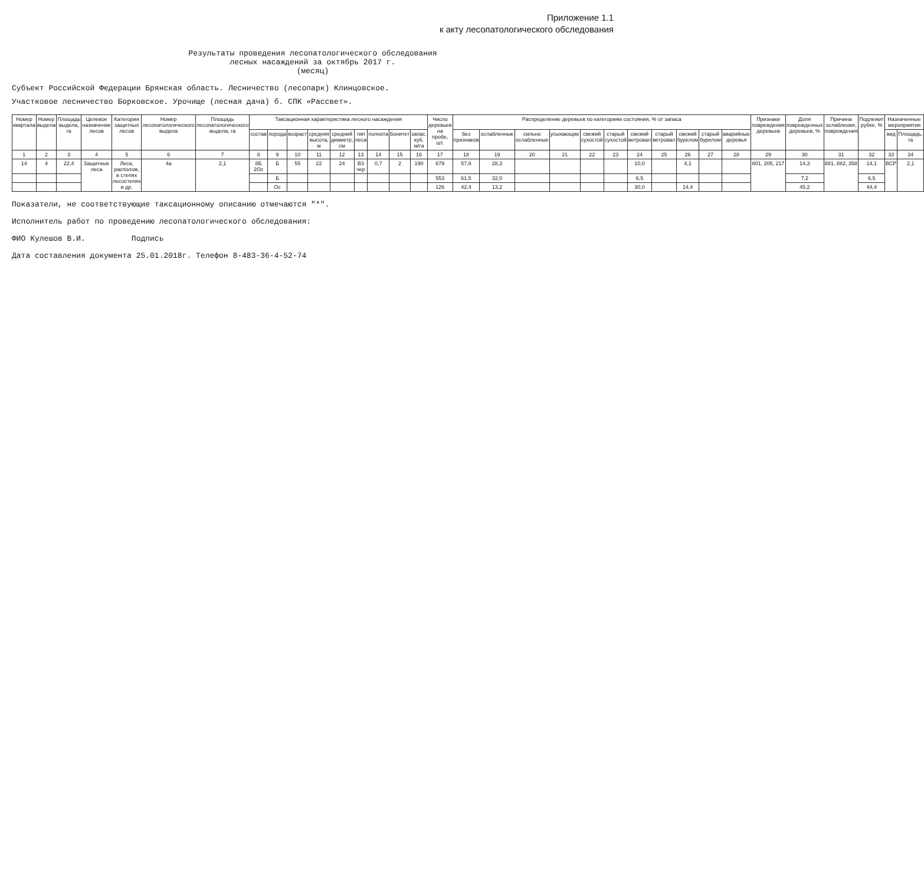Приложение 1.1
к акту лесопатологического обследования
Результаты проведения лесопатологического обследования
лесных насаждений за октябрь 2017 г.
(месяц)
Субъект Российской Федерации Брянская область. Лесничество (лесопарк) Клинцовское.
Участковое лесничество Борковское. Урочище (лесная дача) б. СПК «Рассвет».
| Номер квартала | Номер выдела | Площадь выдела, га | Целевое назначение лесов | Категория защитных лесов | Номер лесопатологического выдела | Площадь лесопатологического выдела, га | Таксационная характеристика лесного насаждения | | | | | | | | | Число деревьев на пробе, шт. | Распределение деревьев по категориям состояния, % от запаса | | | | | | | | | | | Признаки повреждения деревьев | Доля поврежденных деревьев, % | Причина ослабления, повреждения | Подлежит рубке, % | Назначенные мероприятия | |
| --- | --- | --- | --- | --- | --- | --- | --- | --- | --- | --- | --- | --- | --- | --- | --- | --- | --- | --- | --- | --- | --- | --- | --- | --- | --- | --- | --- | --- | --- | --- | --- | --- | --- |
| | | | | | | | состав | порода | возраст | средняя высота, м | средний диаметр, см | тип леса | полнота | бонитет | запас, куб. м/га | | без признаков | ослабленные | сильно ослабленные | усыхающие | свежий сухостой | старый сухостой | свежий ветровал | старый ветровал | свежий бурелом | старый бурелом | аварийные деревья | | | | | вид | Площадь, га |
| 1 | 2 | 3 | 4 | 5 | 6 | 7 | 8 | 9 | 10 | 11 | 12 | 13 | 14 | 15 | 16 | 17 | 18 | 19 | 20 | 21 | 22 | 23 | 24 | 25 | 26 | 27 | 28 | 29 | 30 | 31 | 32 | 33 | 34 |
| 14 | 4 | 22,4 | Защитные леса | Леса, располож, в степях лесостепях и др. | 4а | 2,1 | 8Б 2Ос | Б | 55 | 22 | 24 | В3 чер | 0,7 | 2 | 190 | 679 | 57,6 | 28,3 | | | | | 10,0 | | 4,1 | | | 801, 205, 217 | 14,3 | 881, 882, 358 | 14,1 | ВСР | 2,1 |
| | | | | | | | | Б | | | | | | | | 553 | 61,5 | 32,0 | | | | | 6,5 | | | | | | 7,2 | | 6,5 | | |
| | | | | | | | | Ос | | | | | | | | 126 | 42,4 | 13,2 | | | | | 30,0 | | 14,4 | | | | 45,2 | | 44,4 | | |
Показатели, не соответствующие таксационному описанию отмечаются "*".
Исполнитель работ по проведению лесопатологического обследования:
ФИО Кулешов В.И. Подпись
Дата составления документа 25.01.2018г. Телефон 8-483-36-4-52-74